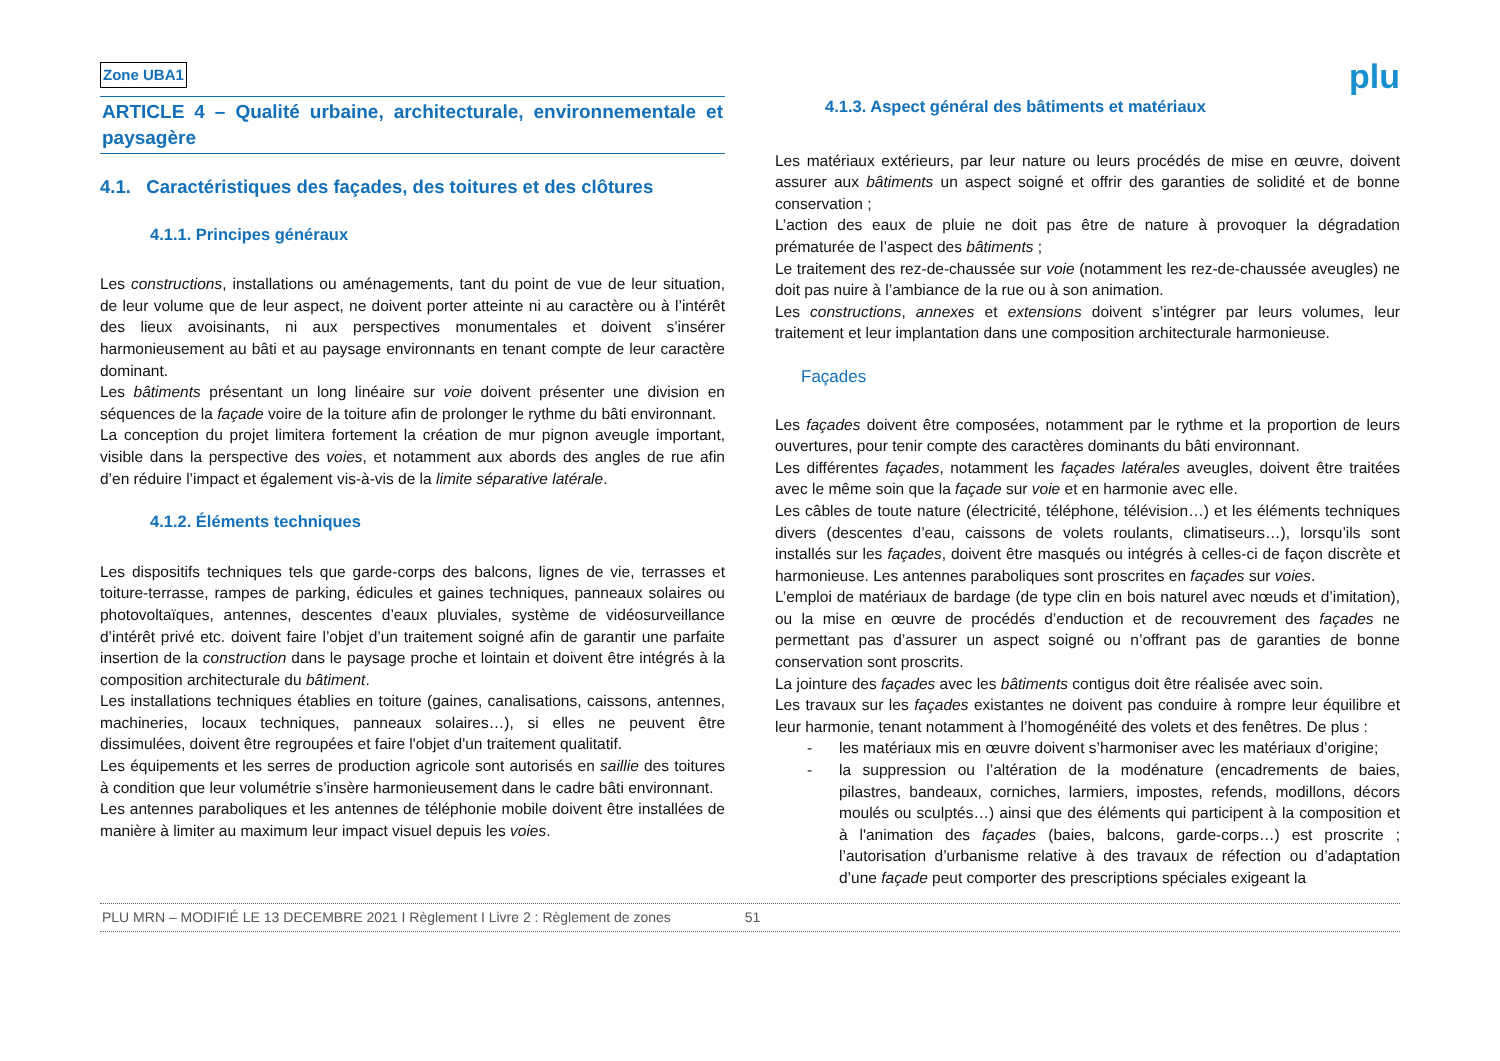Zone UBA1 plu
ARTICLE 4 – Qualité urbaine, architecturale, environnementale et paysagère
4.1. Caractéristiques des façades, des toitures et des clôtures
4.1.1. Principes généraux
Les constructions, installations ou aménagements, tant du point de vue de leur situation, de leur volume que de leur aspect, ne doivent porter atteinte ni au caractère ou à l’intérêt des lieux avoisinants, ni aux perspectives monumentales et doivent s’insérer harmonieusement au bâti et au paysage environnants en tenant compte de leur caractère dominant.
Les bâtiments présentant un long linéaire sur voie doivent présenter une division en séquences de la façade voire de la toiture afin de prolonger le rythme du bâti environnant.
La conception du projet limitera fortement la création de mur pignon aveugle important, visible dans la perspective des voies, et notamment aux abords des angles de rue afin d’en réduire l’impact et également vis-à-vis de la limite séparative latérale.
4.1.2. Éléments techniques
Les dispositifs techniques tels que garde-corps des balcons, lignes de vie, terrasses et toiture-terrasse, rampes de parking, édicules et gaines techniques, panneaux solaires ou photovoltaïques, antennes, descentes d’eaux pluviales, système de vidéosurveillance d’intérêt privé etc. doivent faire l’objet d’un traitement soigné afin de garantir une parfaite insertion de la construction dans le paysage proche et lointain et doivent être intégrés à la composition architecturale du bâtiment.
Les installations techniques établies en toiture (gaines, canalisations, caissons, antennes, machineries, locaux techniques, panneaux solaires…), si elles ne peuvent être dissimulées, doivent être regroupées et faire l'objet d'un traitement qualitatif.
Les équipements et les serres de production agricole sont autorisés en saillie des toitures à condition que leur volumétrie s’insère harmonieusement dans le cadre bâti environnant.
Les antennes paraboliques et les antennes de téléphonie mobile doivent être installées de manière à limiter au maximum leur impact visuel depuis les voies.
4.1.3. Aspect général des bâtiments et matériaux
Les matériaux extérieurs, par leur nature ou leurs procédés de mise en œuvre, doivent assurer aux bâtiments un aspect soigné et offrir des garanties de solidité et de bonne conservation ;
L’action des eaux de pluie ne doit pas être de nature à provoquer la dégradation prématurée de l’aspect des bâtiments ;
Le traitement des rez-de-chaussée sur voie (notamment les rez-de-chaussée aveugles) ne doit pas nuire à l’ambiance de la rue ou à son animation.
Les constructions, annexes et extensions doivent s’intégrer par leurs volumes, leur traitement et leur implantation dans une composition architecturale harmonieuse.
Façades
Les façades doivent être composées, notamment par le rythme et la proportion de leurs ouvertures, pour tenir compte des caractères dominants du bâti environnant.
Les différentes façades, notamment les façades latérales aveugles, doivent être traitées avec le même soin que la façade sur voie et en harmonie avec elle.
Les câbles de toute nature (électricité, téléphone, télévision…) et les éléments techniques divers (descentes d’eau, caissons de volets roulants, climatiseurs…), lorsqu’ils sont installés sur les façades, doivent être masqués ou intégrés à celles-ci de façon discrète et harmonieuse. Les antennes paraboliques sont proscrites en façades sur voies.
L’emploi de matériaux de bardage (de type clin en bois naturel avec nœuds et d’imitation), ou la mise en œuvre de procédés d’enduction et de recouvrement des façades ne permettant pas d’assurer un aspect soigné ou n’offrant pas de garanties de bonne conservation sont proscrits.
La jointure des façades avec les bâtiments contigus doit être réalisée avec soin.
Les travaux sur les façades existantes ne doivent pas conduire à rompre leur équilibre et leur harmonie, tenant notamment à l’homogénéité des volets et des fenêtres. De plus :
- les matériaux mis en œuvre doivent s’harmoniser avec les matériaux d’origine;
- la suppression ou l’altération de la modénature (encadrements de baies, pilastres, bandeaux, corniches, larmiers, impostes, refends, modillons, décors moulés ou sculptés…) ainsi que des éléments qui participent à la composition et à l'animation des façades (baies, balcons, garde-corps…) est proscrite ; l’autorisation d’urbanisme relative à des travaux de réfection ou d’adaptation d’une façade peut comporter des prescriptions spéciales exigeant la
PLU MRN – MODIFIÉ LE 13 DECEMBRE 2021 I Règlement I Livre 2 : Règlement de zones 51